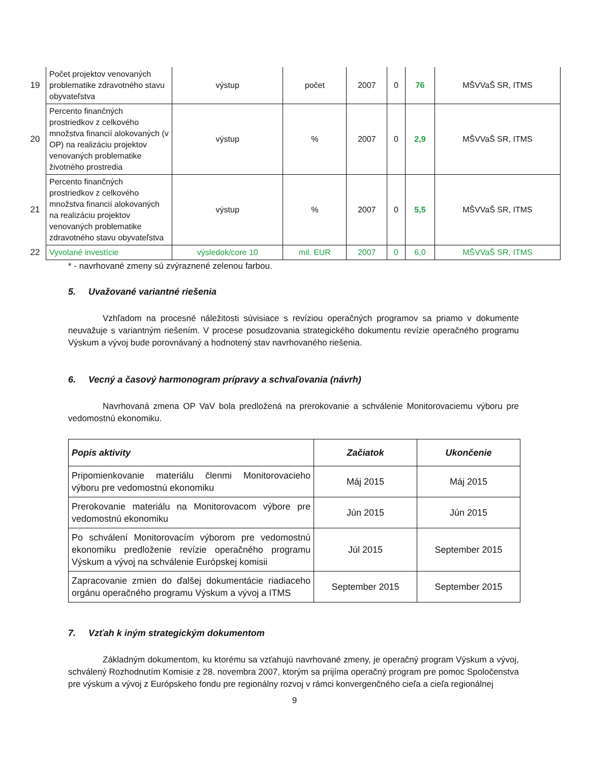| 19 | Počet projektov venovaných problematike zdravotného stavu obyvateľstva | výstup | počet | 2007 | 0 | 76 | MŠVVaŠ SR, ITMS |
| 20 | Percento finančných prostriedkov z celkového množstva financií alokovaných (v OP) na realizáciu projektov venovaných problematike životného prostredia | výstup | % | 2007 | 0 | 2,9 | MŠVVaŠ SR, ITMS |
| 21 | Percento finančných prostriedkov z celkového množstva financií alokovaných na realizáciu projektov venovaných problematike zdravotného stavu obyvateľstva | výstup | % | 2007 | 0 | 5,5 | MŠVVaŠ SR, ITMS |
| 22 | Vyvolané investície | výsledok/core 10 | mil. EUR | 2007 | 0 | 6,0 | MŠVVaŠ SR, ITMS |
* - navrhované zmeny sú zvýraznené zelenou farbou.
5. Uvažované variantné riešenia
Vzhľadom na procesné náležitosti súvisiace s revíziou operačných programov sa priamo v dokumente neuvažuje s variantným riešením. V procese posudzovania strategického dokumentu revízie operačného programu Výskum a vývoj bude porovnávaný a hodnotený stav navrhovaného riešenia.
6. Vecný a časový harmonogram prípravy a schvaľovania (návrh)
Navrhovaná zmena OP VaV bola predložená na prerokovanie a schválenie Monitorovaciemu výboru pre vedomostnú ekonomiku.
| Popis aktivity | Začiatok | Ukončenie |
| --- | --- | --- |
| Pripomienkovanie materiálu členmi Monitorovacieho výboru pre vedomostnú ekonomiku | Máj 2015 | Máj 2015 |
| Prerokovanie materiálu na Monitorovacom výbore pre vedomostnú ekonomiku | Jún 2015 | Jún 2015 |
| Po schválení Monitorovacím výborom pre vedomostnú ekonomiku predloženie revízie operačného programu Výskum a vývoj na schválenie Európskej komisii | Júl 2015 | September 2015 |
| Zapracovanie zmien do ďalšej dokumentácie riadiaceho orgánu operačného programu Výskum a vývoj a ITMS | September 2015 | September 2015 |
7. Vzťah k iným strategickým dokumentom
Základným dokumentom, ku ktorému sa vzťahujú navrhované zmeny, je operačný program Výskum a vývoj, schválený Rozhodnutím Komisie z 28. novembra 2007, ktorým sa prijíma operačný program pre pomoc Spoločenstva pre výskum a vývoj z Európskeho fondu pre regionálny rozvoj v rámci konvergenčného cieľa a cieľa regionálnej
9